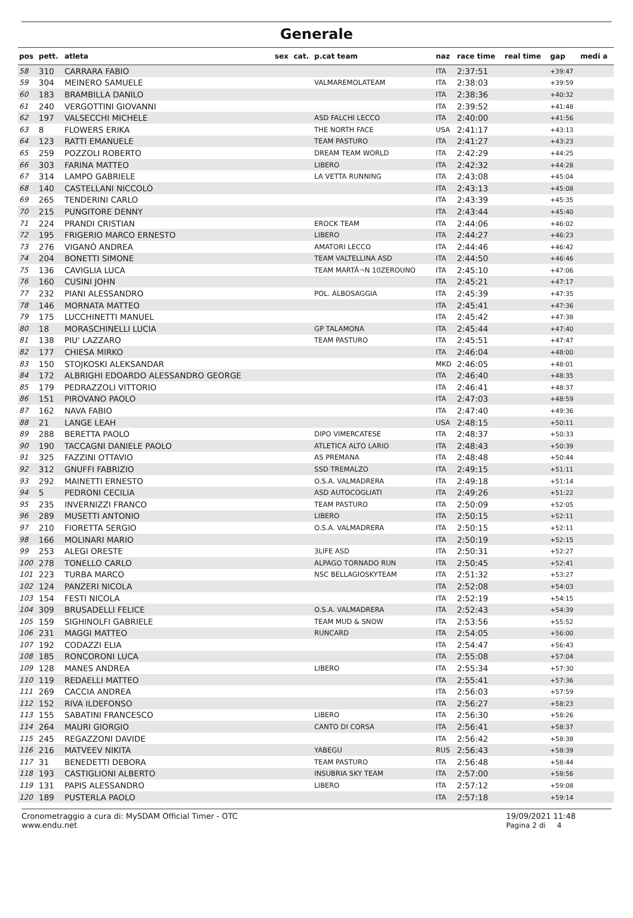Generale
| pos | pett. | atleta | sex | cat. | p.cat team | naz | race time | real time | gap | medi a |
| --- | --- | --- | --- | --- | --- | --- | --- | --- | --- | --- |
| 58 | 310 | CARRARA FABIO | | | | ITA | 2:37:51 | | +39:47 | |
| 59 | 304 | MEINERO SAMUELE | | | VALMAREMOLATEAM | ITA | 2:38:03 | | +39:59 | |
| 60 | 183 | BRAMBILLA DANILO | | | | ITA | 2:38:36 | | +40:32 | |
| 61 | 240 | VERGOTTINI GIOVANNI | | | | ITA | 2:39:52 | | +41:48 | |
| 62 | 197 | VALSECCHI MICHELE | | | ASD FALCHI LECCO | ITA | 2:40:00 | | +41:56 | |
| 63 | 8 | FLOWERS ERIKA | | | THE NORTH FACE | USA | 2:41:17 | | +43:13 | |
| 64 | 123 | RATTI EMANUELE | | | TEAM PASTURO | ITA | 2:41:27 | | +43:23 | |
| 65 | 259 | POZZOLI ROBERTO | | | DREAM TEAM WORLD | ITA | 2:42:29 | | +44:25 | |
| 66 | 303 | FARINA MATTEO | | | LIBERO | ITA | 2:42:32 | | +44:28 | |
| 67 | 314 | LAMPO GABRIELE | | | LA VETTA RUNNING | ITA | 2:43:08 | | +45:04 | |
| 68 | 140 | CASTELLANI NICCOLÒ | | | | ITA | 2:43:13 | | +45:08 | |
| 69 | 265 | TENDERINI CARLO | | | | ITA | 2:43:39 | | +45:35 | |
| 70 | 215 | PUNGITORE DENNY | | | | ITA | 2:43:44 | | +45:40 | |
| 71 | 224 | PRANDI CRISTIAN | | | EROCK TEAM | ITA | 2:44:06 | | +46:02 | |
| 72 | 195 | FRIGERIO MARCO ERNESTO | | | LIBERO | ITA | 2:44:27 | | +46:23 | |
| 73 | 276 | VIGANÒ ANDREA | | | AMATORI LECCO | ITA | 2:44:46 | | +46:42 | |
| 74 | 204 | BONETTI SIMONE | | | TEAM VALTELLINA ASD | ITA | 2:44:50 | | +46:46 | |
| 75 | 136 | CAVIGLIA LUCA | | | TEAM MARTÃ¬N 10ZEROUNO | ITA | 2:45:10 | | +47:06 | |
| 76 | 160 | CUSINI JOHN | | | | ITA | 2:45:21 | | +47:17 | |
| 77 | 232 | PIANI ALESSANDRO | | | POL. ALBOSAGGIA | ITA | 2:45:39 | | +47:35 | |
| 78 | 146 | MORNATA MATTEO | | | | ITA | 2:45:41 | | +47:36 | |
| 79 | 175 | LUCCHINETTI MANUEL | | | | ITA | 2:45:42 | | +47:38 | |
| 80 | 18 | MORASCHINELLI LUCIA | | | GP TALAMONA | ITA | 2:45:44 | | +47:40 | |
| 81 | 138 | PIU' LAZZARO | | | TEAM PASTURO | ITA | 2:45:51 | | +47:47 | |
| 82 | 177 | CHIESA MIRKO | | | | ITA | 2:46:04 | | +48:00 | |
| 83 | 150 | STOJKOSKI ALEKSANDAR | | | | MKD | 2:46:05 | | +48:01 | |
| 84 | 172 | ALBRIGHI EDOARDO ALESSANDRO GEORGE | | | | ITA | 2:46:40 | | +48:35 | |
| 85 | 179 | PEDRAZZOLI VITTORIO | | | | ITA | 2:46:41 | | +48:37 | |
| 86 | 151 | PIROVANO PAOLO | | | | ITA | 2:47:03 | | +48:59 | |
| 87 | 162 | NAVA FABIO | | | | ITA | 2:47:40 | | +49:36 | |
| 88 | 21 | LANGE LEAH | | | | USA | 2:48:15 | | +50:11 | |
| 89 | 288 | BERETTA PAOLO | | | DIPO VIMERCATESE | ITA | 2:48:37 | | +50:33 | |
| 90 | 190 | TACCAGNI DANIELE PAOLO | | | ATLETICA ALTO LARIO | ITA | 2:48:43 | | +50:39 | |
| 91 | 325 | FAZZINI OTTAVIO | | | AS PREMANA | ITA | 2:48:48 | | +50:44 | |
| 92 | 312 | GNUFFI FABRIZIO | | | SSD TREMALZO | ITA | 2:49:15 | | +51:11 | |
| 93 | 292 | MAINETTI ERNESTO | | | O.S.A. VALMADRERA | ITA | 2:49:18 | | +51:14 | |
| 94 | 5 | PEDRONI CECILIA | | | ASD AUTOCOGLIATI | ITA | 2:49:26 | | +51:22 | |
| 95 | 235 | INVERNIZZI FRANCO | | | TEAM PASTURO | ITA | 2:50:09 | | +52:05 | |
| 96 | 289 | MUSETTI ANTONIO | | | LIBERO | ITA | 2:50:15 | | +52:11 | |
| 97 | 210 | FIORETTA SERGIO | | | O.S.A. VALMADRERA | ITA | 2:50:15 | | +52:11 | |
| 98 | 166 | MOLINARI MARIO | | | | ITA | 2:50:19 | | +52:15 | |
| 99 | 253 | ALEGI ORESTE | | | 3LIFE ASD | ITA | 2:50:31 | | +52:27 | |
| 100 | 278 | TONELLO CARLO | | | ALPAGO TORNADO RUN | ITA | 2:50:45 | | +52:41 | |
| 101 | 223 | TURBA MARCO | | | NSC BELLAGIOSKYTEAM | ITA | 2:51:32 | | +53:27 | |
| 102 | 124 | PANZERI NICOLA | | | | ITA | 2:52:08 | | +54:03 | |
| 103 | 154 | FESTI NICOLA | | | | ITA | 2:52:19 | | +54:15 | |
| 104 | 309 | BRUSADELLI FELICE | | | O.S.A. VALMADRERA | ITA | 2:52:43 | | +54:39 | |
| 105 | 159 | SIGHINOLFI GABRIELE | | | TEAM MUD & SNOW | ITA | 2:53:56 | | +55:52 | |
| 106 | 231 | MAGGI MATTEO | | | RUNCARD | ITA | 2:54:05 | | +56:00 | |
| 107 | 192 | CODAZZI ELIA | | | | ITA | 2:54:47 | | +56:43 | |
| 108 | 185 | RONCORONI LUCA | | | | ITA | 2:55:08 | | +57:04 | |
| 109 | 128 | MANES ANDREA | | | LIBERO | ITA | 2:55:34 | | +57:30 | |
| 110 | 119 | REDAELLI MATTEO | | | | ITA | 2:55:41 | | +57:36 | |
| 111 | 269 | CACCIA ANDREA | | | | ITA | 2:56:03 | | +57:59 | |
| 112 | 152 | RIVA ILDEFONSO | | | | ITA | 2:56:27 | | +58:23 | |
| 113 | 155 | SABATINI FRANCESCO | | | LIBERO | ITA | 2:56:30 | | +58:26 | |
| 114 | 264 | MAURI GIORGIO | | | CANTO DI CORSA | ITA | 2:56:41 | | +58:37 | |
| 115 | 245 | REGAZZONI DAVIDE | | | | ITA | 2:56:42 | | +58:38 | |
| 116 | 216 | MATVEEV NIKITA | | | YABEGU | RUS | 2:56:43 | | +58:39 | |
| 117 | 31 | BENEDETTI DEBORA | | | TEAM PASTURO | ITA | 2:56:48 | | +58:44 | |
| 118 | 193 | CASTIGLIONI ALBERTO | | | INSUBRIA SKY TEAM | ITA | 2:57:00 | | +58:56 | |
| 119 | 131 | PAPIS ALESSANDRO | | | LIBERO | ITA | 2:57:12 | | +59:08 | |
| 120 | 189 | PUSTERLA PAOLO | | | | ITA | 2:57:18 | | +59:14 | |
Cronometraggio a cura di: MySDAM Official Timer - OTC
www.endu.net
19/09/2021 11:48
Pagina 2 di 4